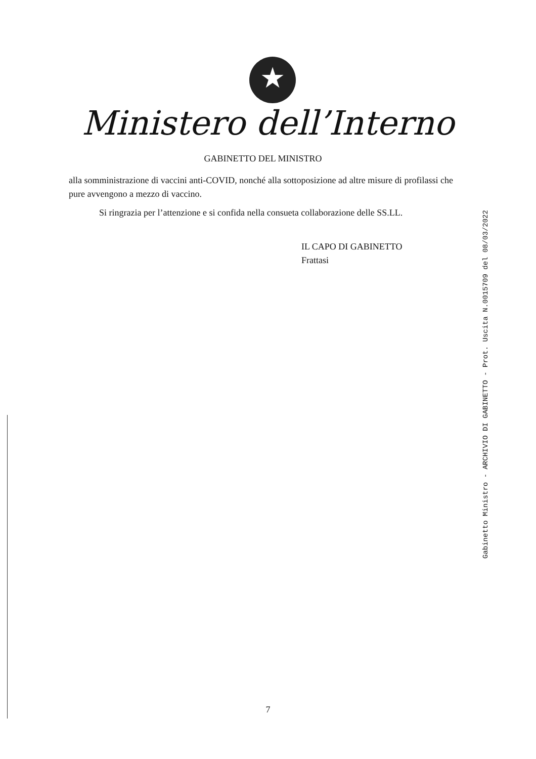★
Ministero dell’Interno
GABINETTO DEL MINISTRO
alla somministrazione di vaccini anti-COVID, nonché alla sottoposizione ad altre misure di profilassi che pure avvengono a mezzo di vaccino.
Si ringrazia per l’attenzione e si confida nella consueta collaborazione delle SS.LL.
IL CAPO DI GABINETTO
Frattasi
Gabinetto Ministro - ARCHIVIO DI GABINETTO - Prot. Uscita N.0015709 del 08/03/2022
7